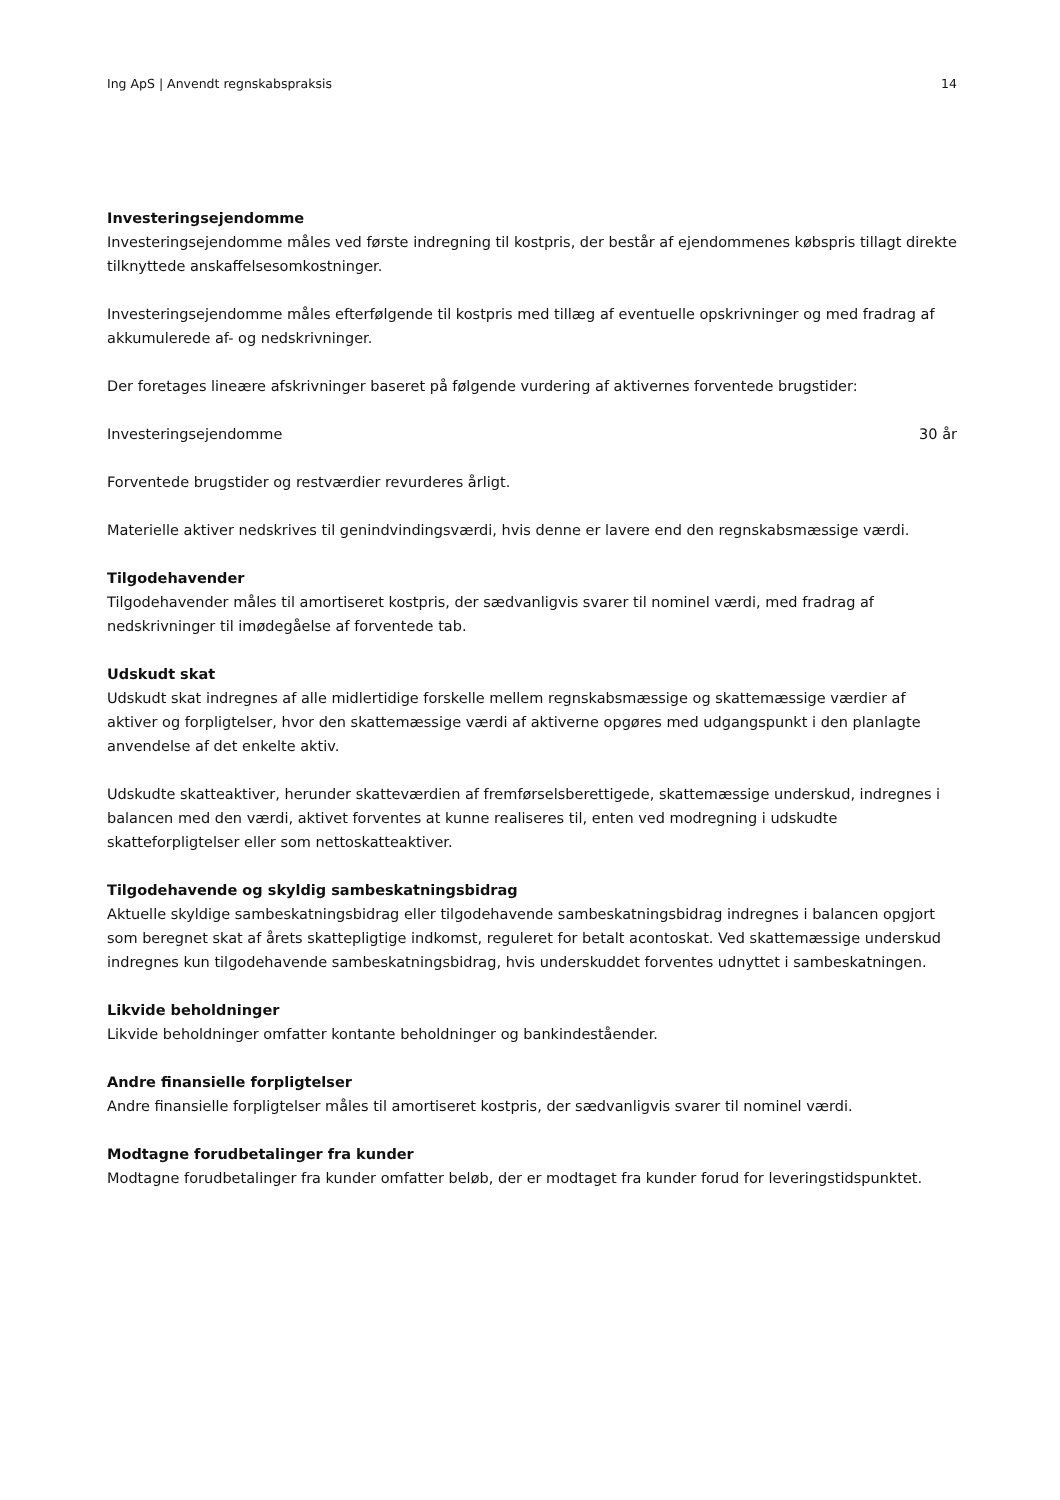Ing ApS | Anvendt regnskabspraksis 14
Investeringsejendomme
Investeringsejendomme måles ved første indregning til kostpris, der består af ejendommenes købspris tillagt direkte tilknyttede anskaffelsesomkostninger.
Investeringsejendomme måles efterfølgende til kostpris med tillæg af eventuelle opskrivninger og med fradrag af akkumulerede af- og nedskrivninger.
Der foretages lineære afskrivninger baseret på følgende vurdering af aktivernes forventede brugstider:
| Investeringsejendomme | 30 år |
Forventede brugstider og restværdier revurderes årligt.
Materielle aktiver nedskrives til genindvindingsværdi, hvis denne er lavere end den regnskabsmæssige værdi.
Tilgodehavender
Tilgodehavender måles til amortiseret kostpris, der sædvanligvis svarer til nominel værdi, med fradrag af nedskrivninger til imødegåelse af forventede tab.
Udskudt skat
Udskudt skat indregnes af alle midlertidige forskelle mellem regnskabsmæssige og skattemæssige værdier af aktiver og forpligtelser, hvor den skattemæssige værdi af aktiverne opgøres med udgangspunkt i den planlagte anvendelse af det enkelte aktiv.
Udskudte skatteaktiver, herunder skatteværdien af fremførselsberettigede, skattemæssige underskud, indregnes i balancen med den værdi, aktivet forventes at kunne realiseres til, enten ved modregning i udskudte skatteforpligtelser eller som nettoskatteaktiver.
Tilgodehavende og skyldig sambeskatningsbidrag
Aktuelle skyldige sambeskatningsbidrag eller tilgodehavende sambeskatningsbidrag indregnes i balancen opgjort som beregnet skat af årets skattepligtige indkomst, reguleret for betalt acontoskat. Ved skattemæssige underskud indregnes kun tilgodehavende sambeskatningsbidrag, hvis underskuddet forventes udnyttet i sambeskatningen.
Likvide beholdninger
Likvide beholdninger omfatter kontante beholdninger og bankindeståender.
Andre finansielle forpligtelser
Andre finansielle forpligtelser måles til amortiseret kostpris, der sædvanligvis svarer til nominel værdi.
Modtagne forudbetalinger fra kunder
Modtagne forudbetalinger fra kunder omfatter beløb, der er modtaget fra kunder forud for leveringstidspunktet.